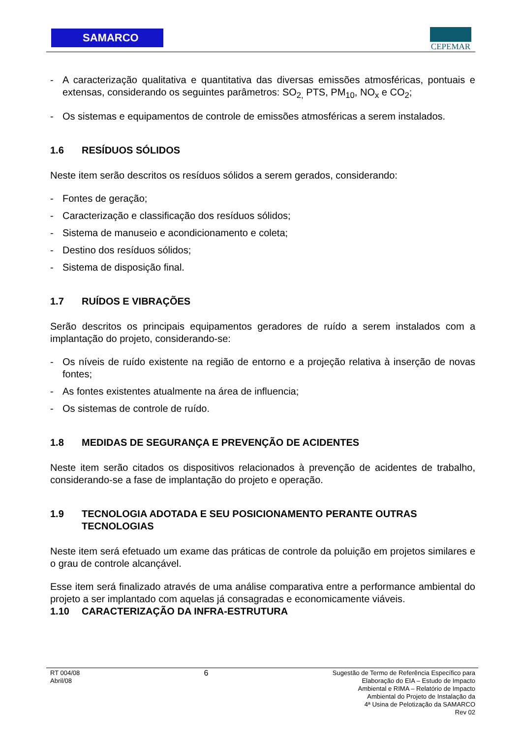SAMARCO CEPEMAR
- A caracterização qualitativa e quantitativa das diversas emissões atmosféricas, pontuais e extensas, considerando os seguintes parâmetros: SO<sub>2,</sub> PTS, PM<sub>10</sub>, NO<sub>x</sub> e CO<sub>2</sub>;
- Os sistemas e equipamentos de controle de emissões atmosféricas a serem instalados.
1.6 RESÍDUOS SÓLIDOS
Neste item serão descritos os resíduos sólidos a serem gerados, considerando:
- Fontes de geração;
- Caracterização e classificação dos resíduos sólidos;
- Sistema de manuseio e acondicionamento e coleta;
- Destino dos resíduos sólidos;
- Sistema de disposição final.
1.7 RUÍDOS E VIBRAÇÕES
Serão descritos os principais equipamentos geradores de ruído a serem instalados com a implantação do projeto, considerando-se:
- Os níveis de ruído existente na região de entorno e a projeção relativa à inserção de novas fontes;
- As fontes existentes atualmente na área de influencia;
- Os sistemas de controle de ruído.
1.8 MEDIDAS DE SEGURANÇA E PREVENÇÃO DE ACIDENTES
Neste item serão citados os dispositivos relacionados à prevenção de acidentes de trabalho, considerando-se a fase de implantação do projeto e operação.
1.9 TECNOLOGIA ADOTADA E SEU POSICIONAMENTO PERANTE OUTRAS TECNOLOGIAS
Neste item será efetuado um exame das práticas de controle da poluição em projetos similares e o grau de controle alcançável.
Esse item será finalizado através de uma análise comparativa entre a performance ambiental do projeto a ser implantado com aquelas já consagradas e economicamente viáveis.
1.10 CARACTERIZAÇÃO DA INFRA-ESTRUTURA
RT 004/08
Abril/08
6
Sugestão de Termo de Referência Específico para
Elaboração do EIA – Estudo de Impacto
Ambiental e RIMA – Relatório de Impacto
Ambiental do Projeto de Instalação da
4ª Usina de Pelotização da SAMARCO
Rev 02